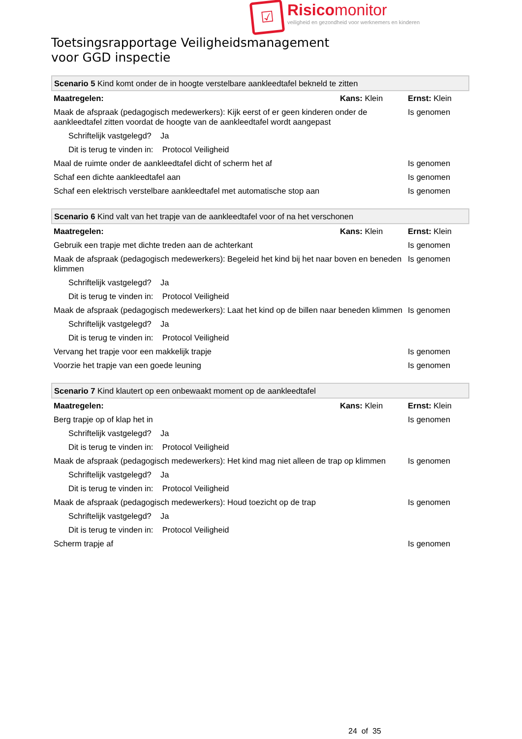☑
Risicomonitor
veiligheid en gezondheid voor werknemers en kinderen
Toetsingsrapportage Veiligheidsmanagement
voor GGD inspectie
| Scenario 5 Kind komt onder de in hoogte verstelbare aankleedtafel bekneld te zitten | | |
| Maatregelen: | Kans: Klein | Ernst: Klein |
| Maak de afspraak (pedagogisch medewerkers): Kijk eerst of er geen kinderen onder de aankleedtafel zitten voordat de hoogte van de aankleedtafel wordt aangepast | | Is genomen |
| Schriftelijk vastgelegd? Ja | | |
| Dit is terug te vinden in: Protocol Veiligheid | | |
| Maal de ruimte onder de aankleedtafel dicht of scherm het af | | Is genomen |
| Schaf een dichte aankleedtafel aan | | Is genomen |
| Schaf een elektrisch verstelbare aankleedtafel met automatische stop aan | | Is genomen |
| Scenario 6 Kind valt van het trapje van de aankleedtafel voor of na het verschonen | | |
| Maatregelen: | Kans: Klein | Ernst: Klein |
| Gebruik een trapje met dichte treden aan de achterkant | | Is genomen |
| Maak de afspraak (pedagogisch medewerkers): Begeleid het kind bij het naar boven en beneden klimmen | | Is genomen |
| Schriftelijk vastgelegd? Ja | | |
| Dit is terug te vinden in: Protocol Veiligheid | | |
| Maak de afspraak (pedagogisch medewerkers): Laat het kind op de billen naar beneden klimmen | | Is genomen |
| Schriftelijk vastgelegd? Ja | | |
| Dit is terug te vinden in: Protocol Veiligheid | | |
| Vervang het trapje voor een makkelijk trapje | | Is genomen |
| Voorzie het trapje van een goede leuning | | Is genomen |
| Scenario 7 Kind klautert op een onbewaakt moment op de aankleedtafel | | |
| Maatregelen: | Kans: Klein | Ernst: Klein |
| Berg trapje op of klap het in | | Is genomen |
| Schriftelijk vastgelegd? Ja | | |
| Dit is terug te vinden in: Protocol Veiligheid | | |
| Maak de afspraak (pedagogisch medewerkers): Het kind mag niet alleen de trap op klimmen | | Is genomen |
| Schriftelijk vastgelegd? Ja | | |
| Dit is terug te vinden in: Protocol Veiligheid | | |
| Maak de afspraak (pedagogisch medewerkers): Houd toezicht op de trap | | Is genomen |
| Schriftelijk vastgelegd? Ja | | |
| Dit is terug te vinden in: Protocol Veiligheid | | |
| Scherm trapje af | | Is genomen |
24 of 35